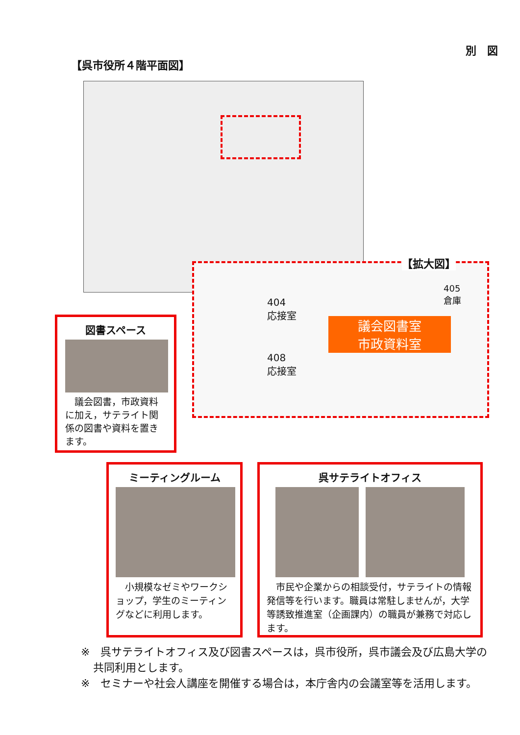別　図
【呉市役所４階平面図】
【拡大図】
議会図書室
市政資料室
404
応接室
408
応接室
405
倉庫
図書スペース
　議会図書，市政資料に加え，サテライト関係の図書や資料を置きます。
ミーティングルーム
　小規模なゼミやワークショップ，学生のミーティングなどに利用します。
呉サテライトオフィス
　市民や企業からの相談受付，サテライトの情報発信等を行います。職員は常駐しませんが，大学等誘致推進室（企画課内）の職員が兼務で対応します。
※　呉サテライトオフィス及び図書スペースは，呉市役所，呉市議会及び広島大学の共同利用とします。
※　セミナーや社会人講座を開催する場合は，本庁舎内の会議室等を活用します。